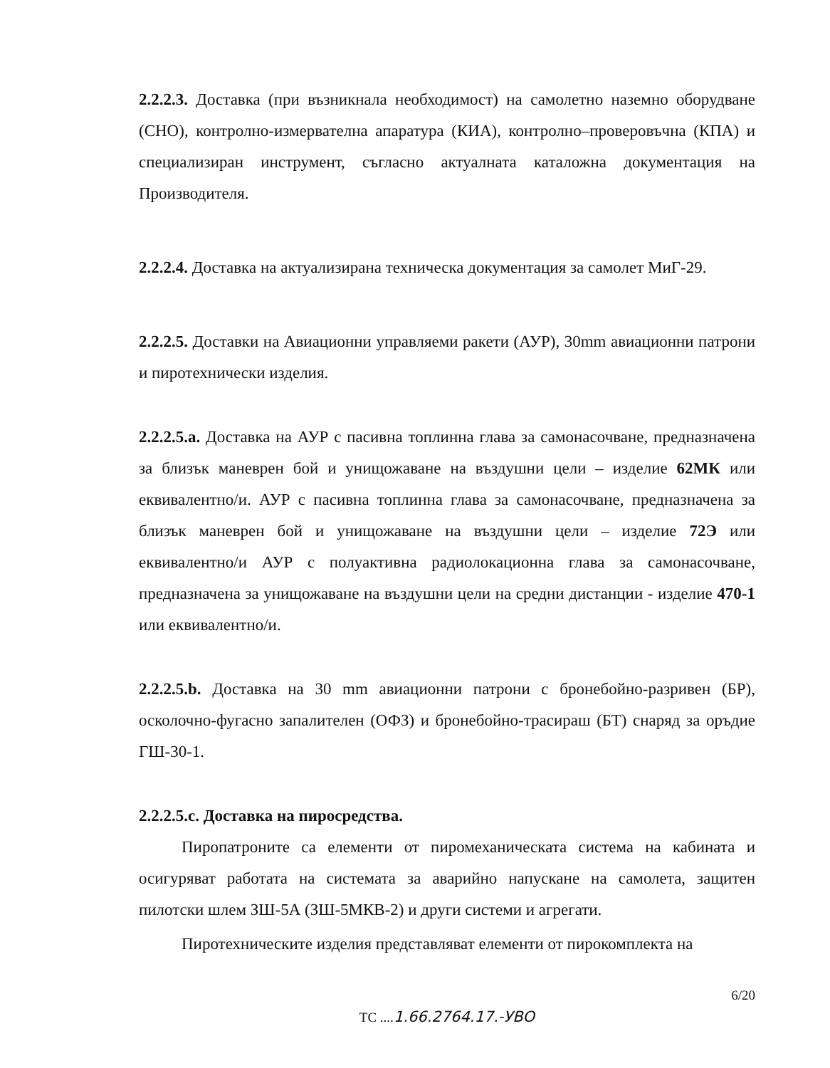2.2.2.3. Доставка (при възникнала необходимост) на самолетно наземно оборудване (СНО), контролно-измервателна апаратура (КИА), контролно–проверовъчна (КПА) и специализиран инструмент, съгласно актуалната каталожна документация на Производителя.
2.2.2.4. Доставка на актуализирана техническа документация за самолет МиГ-29.
2.2.2.5. Доставки на Авиационни управляеми ракети (АУР), 30mm авиационни патрони и пиротехнически изделия.
2.2.2.5.a. Доставка на АУР с пасивна топлинна глава за самонасочване, предназначена за близък маневрен бой и унищожаване на въздушни цели – изделие 62МК или еквивалентно/и. АУР с пасивна топлинна глава за самонасочване, предназначена за близък маневрен бой и унищожаване на въздушни цели – изделие 72Э или еквивалентно/и АУР с полуактивна радиолокационна глава за самонасочване, предназначена за унищожаване на въздушни цели на средни дистанции - изделие 470-1 или еквивалентно/и.
2.2.2.5.b. Доставка на 30 mm авиационни патрони с бронебойно-разривен (БР), осколочно-фугасно запалителен (ОФЗ) и бронебойно-трасираш (БТ) снаряд за оръдие ГШ-30-1.
2.2.2.5.c. Доставка на пиросредства.
Пиропатроните са елементи от пиромеханическата система на кабината и осигуряват работата на системата за аварийно напускане на самолета, защитен пилотски шлем ЗШ-5А (ЗШ-5МКВ-2) и други системи и агрегати.
Пиротехническите изделия представляват елементи от пирокомплекта на
6/20
ТС ....1.66.2764.17.-УВО